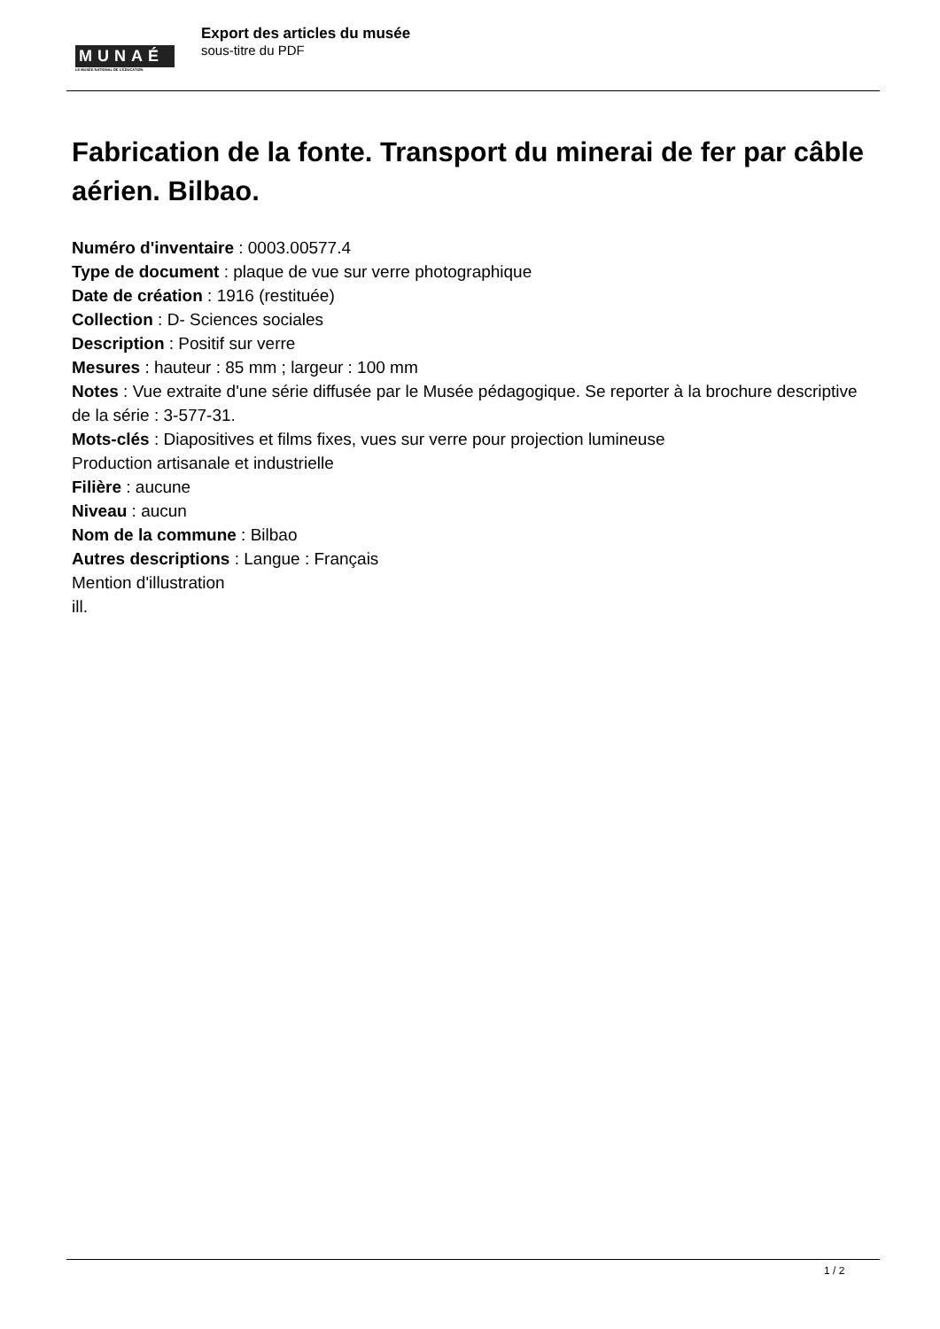MUNAÉ
LE MUSÉE NATIONAL DE L'ÉDUCATION
Export des articles du musée
sous-titre du PDF
Fabrication de la fonte. Transport du minerai de fer par câble aérien. Bilbao.
Numéro d'inventaire : 0003.00577.4
Type de document : plaque de vue sur verre photographique
Date de création : 1916 (restituée)
Collection : D- Sciences sociales
Description : Positif sur verre
Mesures : hauteur : 85 mm ; largeur : 100 mm
Notes : Vue extraite d'une série diffusée par le Musée pédagogique. Se reporter à la brochure descriptive de la série : 3-577-31.
Mots-clés : Diapositives et films fixes, vues sur verre pour projection lumineuse
Production artisanale et industrielle
Filière : aucune
Niveau : aucun
Nom de la commune : Bilbao
Autres descriptions : Langue : Français
Mention d'illustration
ill.
1 / 2